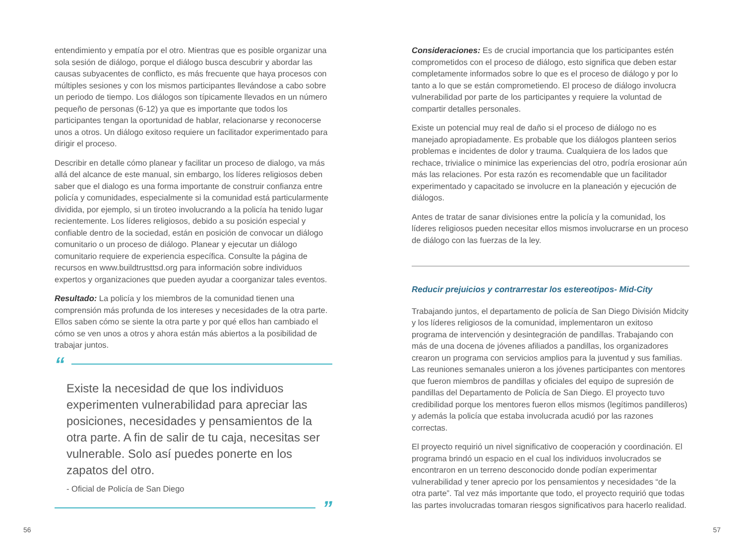entendimiento y empatía por el otro. Mientras que es posible organizar una sola sesión de diálogo, porque el diálogo busca descubrir y abordar las causas subyacentes de conflicto, es más frecuente que haya procesos con múltiples sesiones y con los mismos participantes llevándose a cabo sobre un periodo de tiempo. Los diálogos son típicamente llevados en un número pequeño de personas (6-12) ya que es importante que todos los participantes tengan la oportunidad de hablar, relacionarse y reconocerse unos a otros. Un diálogo exitoso requiere un facilitador experimentado para dirigir el proceso.
Describir en detalle cómo planear y facilitar un proceso de dialogo, va más allá del alcance de este manual, sin embargo, los líderes religiosos deben saber que el dialogo es una forma importante de construir confianza entre policía y comunidades, especialmente si la comunidad está particularmente dividida, por ejemplo, si un tiroteo involucrando a la policía ha tenido lugar recientemente. Los líderes religiosos, debido a su posición especial y confiable dentro de la sociedad, están en posición de convocar un diálogo comunitario o un proceso de diálogo. Planear y ejecutar un diálogo comunitario requiere de experiencia específica. Consulte la página de recursos en www.buildtrusttsd.org para información sobre individuos expertos y organizaciones que pueden ayudar a coorganizar tales eventos.
Resultado: La policía y los miembros de la comunidad tienen una comprensión más profunda de los intereses y necesidades de la otra parte. Ellos saben cómo se siente la otra parte y por qué ellos han cambiado el cómo se ven unos a otros y ahora están más abiertos a la posibilidad de trabajar juntos.
“
Existe la necesidad de que los individuos experimenten vulnerabilidad para apreciar las posiciones, necesidades y pensamientos de la otra parte. A fin de salir de tu caja, necesitas ser vulnerable. Solo así puedes ponerte en los zapatos del otro.
- Oficial de Policía de San Diego
”
Consideraciones: Es de crucial importancia que los participantes estén comprometidos con el proceso de diálogo, esto significa que deben estar completamente informados sobre lo que es el proceso de diálogo y por lo tanto a lo que se están comprometiendo. El proceso de diálogo involucra vulnerabilidad por parte de los participantes y requiere la voluntad de compartir detalles personales.
Existe un potencial muy real de daño si el proceso de diálogo no es manejado apropiadamente. Es probable que los diálogos planteen serios problemas e incidentes de dolor y trauma. Cualquiera de los lados que rechace, trivialice o minimice las experiencias del otro, podría erosionar aún más las relaciones. Por esta razón es recomendable que un facilitador experimentado y capacitado se involucre en la planeación y ejecución de diálogos.
Antes de tratar de sanar divisiones entre la policía y la comunidad, los líderes religiosos pueden necesitar ellos mismos involucrarse en un proceso de diálogo con las fuerzas de la ley.
Reducir prejuicios y contrarrestar los estereotipos- Mid-City
Trabajando juntos, el departamento de policía de San Diego División Midcity y los líderes religiosos de la comunidad, implementaron un exitoso programa de intervención y desintegración de pandillas. Trabajando con más de una docena de jóvenes afiliados a pandillas, los organizadores crearon un programa con servicios amplios para la juventud y sus familias. Las reuniones semanales unieron a los jóvenes participantes con mentores que fueron miembros de pandillas y oficiales del equipo de supresión de pandillas del Departamento de Policía de San Diego. El proyecto tuvo credibilidad porque los mentores fueron ellos mismos (legítimos pandilleros) y además la policía que estaba involucrada acudió por las razones correctas.
El proyecto requirió un nivel significativo de cooperación y coordinación. El programa brindó un espacio en el cual los individuos involucrados se encontraron en un terreno desconocido donde podían experimentar vulnerabilidad y tener aprecio por los pensamientos y necesidades “de la otra parte”. Tal vez más importante que todo, el proyecto requirió que todas las partes involucradas tomaran riesgos significativos para hacerlo realidad.
56 57